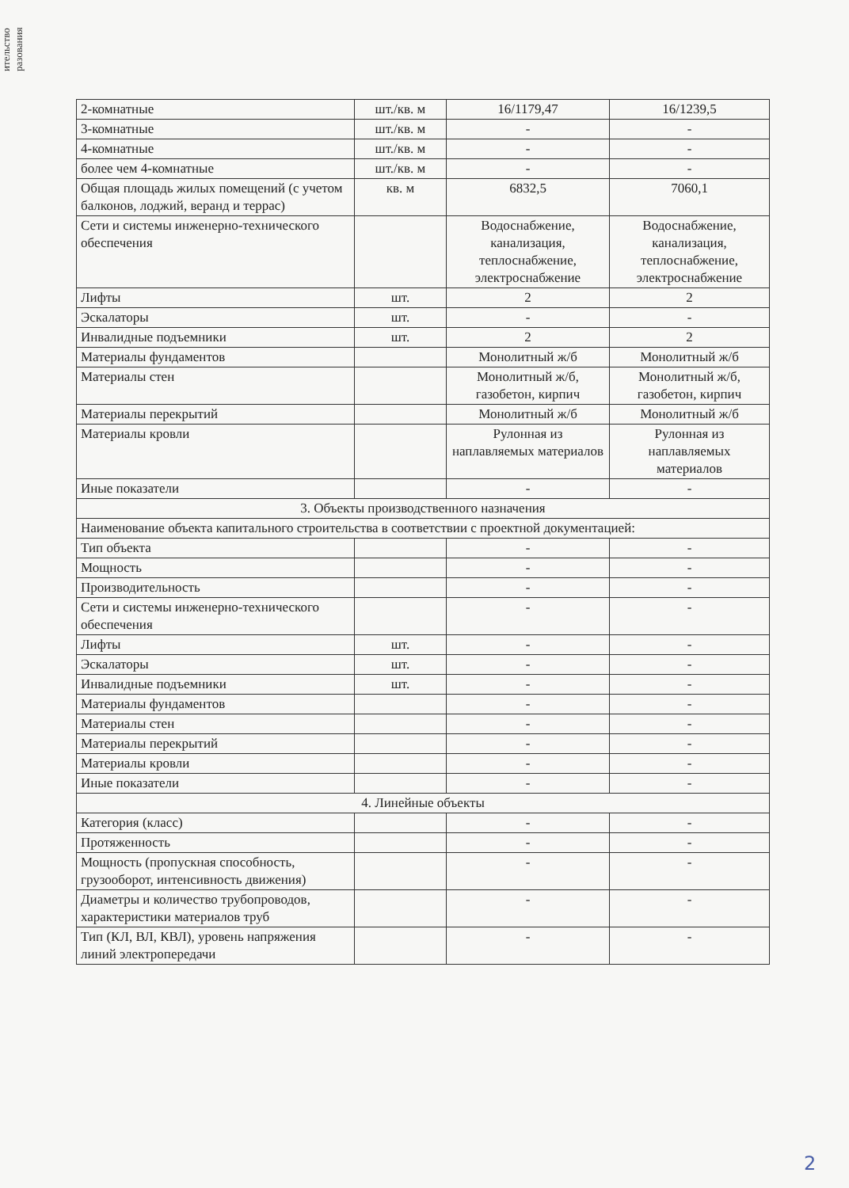ительство разования
| 2-комнатные | шт./кв. м | 16/1179,47 | 16/1239,5 |
| 3-комнатные | шт./кв. м | - | - |
| 4-комнатные | шт./кв. м | - | - |
| более чем 4-комнатные | шт./кв. м | - | - |
| Общая площадь жилых помещений (с учетом балконов, лоджий, веранд и террас) | кв. м | 6832,5 | 7060,1 |
| Сети и системы инженерно-технического обеспечения | | Водоснабжение, канализация, теплоснабжение, электроснабжение | Водоснабжение, канализация, теплоснабжение, электроснабжение |
| Лифты | шт. | 2 | 2 |
| Эскалаторы | шт. | - | - |
| Инвалидные подъемники | шт. | 2 | 2 |
| Материалы фундаментов | | Монолитный ж/б | Монолитный ж/б |
| Материалы стен | | Монолитный ж/б, газобетон, кирпич | Монолитный ж/б, газобетон, кирпич |
| Материалы перекрытий | | Монолитный ж/б | Монолитный ж/б |
| Материалы кровли | | Рулонная из наплавляемых материалов | Рулонная из наплавляемых материалов |
| Иные показатели | | - | - |
| 3. Объекты производственного назначения | | | |
| Наименование объекта капитального строительства в соответствии с проектной документацией: | | | |
| Тип объекта | | - | - |
| Мощность | | - | - |
| Производительность | | - | - |
| Сети и системы инженерно-технического обеспечения | | - | - |
| Лифты | шт. | - | - |
| Эскалаторы | шт. | - | - |
| Инвалидные подъемники | шт. | - | - |
| Материалы фундаментов | | - | - |
| Материалы стен | | - | - |
| Материалы перекрытий | | - | - |
| Материалы кровли | | - | - |
| Иные показатели | | - | - |
| 4. Линейные объекты | | | |
| Категория (класс) | | - | - |
| Протяженность | | - | - |
| Мощность (пропускная способность, грузооборот, интенсивность движения) | | - | - |
| Диаметры и количество трубопроводов, характеристики материалов труб | | - | - |
| Тип (КЛ, ВЛ, КВЛ), уровень напряжения линий электропередачи | | - | - |
2